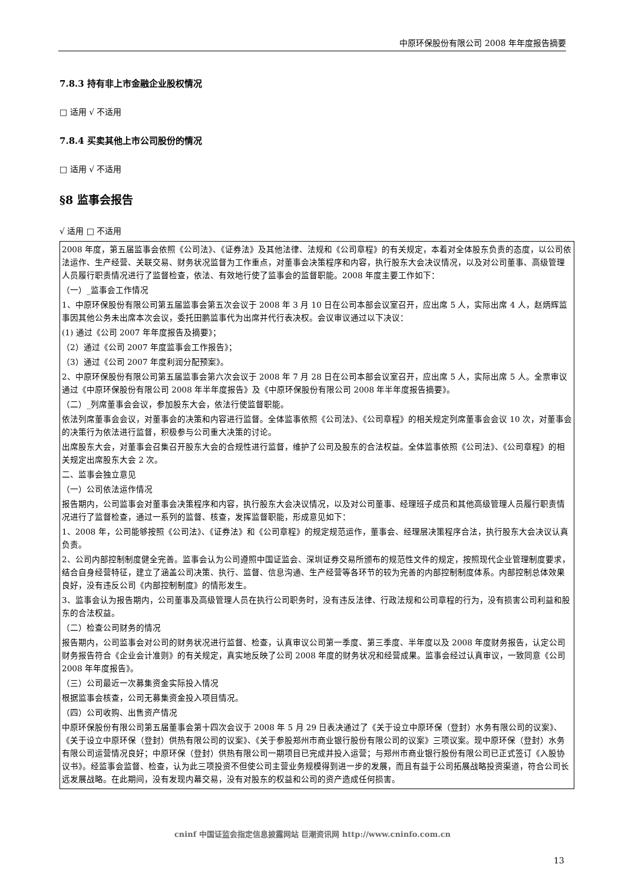中原环保股份有限公司 2008 年年度报告摘要
7.8.3 持有非上市金融企业股权情况
□ 适用 √ 不适用
7.8.4 买卖其他上市公司股份的情况
□ 适用 √ 不适用
§8 监事会报告
√ 适用 □ 不适用
2008 年度，第五届监事会依照《公司法》、《证券法》及其他法律、法规和《公司章程》的有关规定，本着对全体股东负责的态度，以公司依法运作、生产经营、关联交易、财务状况监督为工作重点，对董事会决策程序和内容，执行股东大会决议情况，以及对公司董事、高级管理人员履行职责情况进行了监督检查，依法、有效地行使了监事会的监督职能。2008 年度主要工作如下：
（一）_监事会工作情况
1、中原环保股份有限公司第五届监事会第五次会议于 2008 年 3 月 10 日在公司本部会议室召开，应出席 5 人，实际出席 4 人，赵炳辉监事因其他公务未出席本次会议，委托田鹏监事代为出席并代行表决权。会议审议通过以下决议：
(1) 通过《公司 2007 年年度报告及摘要》；
（2）通过《公司 2007 年度监事会工作报告》；
（3）通过《公司 2007 年度利润分配预案》。
2、中原环保股份有限公司第五届监事会第六次会议于 2008 年 7 月 28 日在公司本部会议室召开，应出席 5 人，实际出席 5 人。全票审议通过《中原环保股份有限公司 2008 年半年度报告》及《中原环保股份有限公司 2008 年半年度报告摘要》。
（二）_列席董事会会议，参加股东大会，依法行使监督职能。
依法列席董事会会议，对董事会的决策和内容进行监督。全体监事依照《公司法》、《公司章程》的相关规定列席董事会会议 10 次，对董事会的决策行为依法进行监督，积极参与公司重大决策的讨论。
出席股东大会，对董事会召集召开股东大会的合规性进行监督，维护了公司及股东的合法权益。全体监事依照《公司法》、《公司章程》的相关规定出席股东大会 2 次。
二、监事会独立意见
（一）公司依法运作情况
报告期内，公司监事会对董事会决策程序和内容，执行股东大会决议情况，以及对公司董事、经理班子成员和其他高级管理人员履行职责情况进行了监督检查，通过一系列的监督、核查，发挥监督职能，形成意见如下：
1、2008 年，公司能够按照《公司法》、《证券法》和《公司章程》的规定规范运作，董事会、经理层决策程序合法，执行股东大会决议认真负责。
2、公司内部控制制度健全完善。监事会认为公司遵照中国证监会、深圳证券交易所颁布的规范性文件的规定，按照现代企业管理制度要求，结合自身经营特征，建立了涵盖公司决策、执行、监督、信息沟通、生产经营等各环节的较为完善的内部控制制度体系。内部控制总体效果良好，没有违反公司《内部控制制度》的情形发生。
3、监事会认为报告期内，公司董事及高级管理人员在执行公司职务时，没有违反法律、行政法规和公司章程的行为，没有损害公司利益和股东的合法权益。
（二）检查公司财务的情况
报告期内，公司监事会对公司的财务状况进行监督、检查，认真审议公司第一季度、第三季度、半年度以及 2008 年度财务报告，认定公司财务报告符合《企业会计准则》的有关规定，真实地反映了公司 2008 年度的财务状况和经营成果。监事会经过认真审议，一致同意《公司 2008 年年度报告》。
（三）公司最近一次募集资金实际投入情况
根据监事会核查，公司无募集资金投入项目情况。
（四）公司收购、出售资产情况
中原环保股份有限公司第五届董事会第十四次会议于 2008 年 5 月 29 日表决通过了《关于设立中原环保（登封）水务有限公司的议案》、《关于设立中原环保（登封）供热有限公司的议案》、《关于参股郑州市商业银行股份有限公司的议案》三项议案。现中原环保（登封）水务有限公司运营情况良好；中原环保（登封）供热有限公司一期项目已完成并投入运营；与郑州市商业银行股份有限公司已正式签订《入股协议书》。经监事会监督、检查，认为此三项投资不但使公司主营业务规模得到进一步的发展，而且有益于公司拓展战略投资渠道，符合公司长远发展战略。在此期间，没有发现内幕交易，没有对股东的权益和公司的资产造成任何损害。
cninf 中国证监会指定信息披露网站 巨潮资讯网 http://www.cninfo.com.cn
13